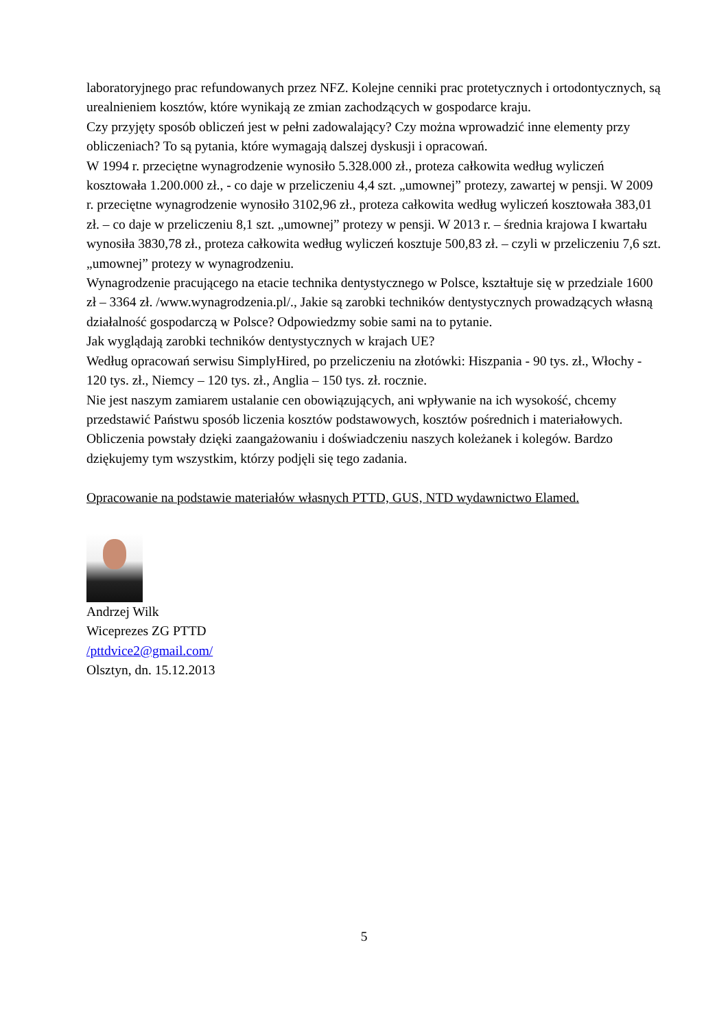laboratoryjnego prac refundowanych przez NFZ. Kolejne cenniki prac protetycznych i ortodontycznych, są urealnieniem kosztów, które wynikają ze zmian zachodzących w gospodarce kraju.
Czy przyjęty sposób obliczeń jest w pełni zadowalający? Czy można wprowadzić inne elementy przy obliczeniach? To są pytania, które wymagają dalszej dyskusji i opracowań.
W 1994 r. przeciętne wynagrodzenie wynosiło 5.328.000 zł., proteza całkowita według wyliczeń kosztowała 1.200.000 zł., - co daje w przeliczeniu 4,4 szt. „umownej” protezy, zawartej w pensji. W 2009 r. przeciętne wynagrodzenie wynosiło 3102,96 zł., proteza całkowita według wyliczeń kosztowała 383,01 zł. – co daje w przeliczeniu 8,1 szt. „umownej” protezy w pensji. W 2013 r. – średnia krajowa I kwartału wynosiła 3830,78 zł., proteza całkowita według wyliczeń kosztuje 500,83 zł. – czyli w przeliczeniu 7,6 szt. „umownej” protezy w wynagrodzeniu.
Wynagrodzenie pracującego na etacie technika dentystycznego w Polsce, kształtuje się w przedziale 1600 zł – 3364 zł. /www.wynagrodzenia.pl/., Jakie są zarobki techników dentystycznych prowadzących własną działalność gospodarczą w Polsce? Odpowiedzmy sobie sami na to pytanie.
Jak wyglądają zarobki techników dentystycznych w krajach UE?
Według opracowań serwisu SimplyHired, po przeliczeniu na złotówki: Hiszpania - 90 tys. zł., Włochy - 120 tys. zł., Niemcy – 120 tys. zł., Anglia – 150 tys. zł. rocznie.
Nie jest naszym zamiarem ustalanie cen obowiązujących, ani wpływanie na ich wysokość, chcemy przedstawić Państwu sposób liczenia kosztów podstawowych, kosztów pośrednich i materiałowych.
Obliczenia powstały dzięki zaangażowaniu i doświadczeniu naszych koleżanek i kolegów. Bardzo dziękujemy tym wszystkim, którzy podjęli się tego zadania.
Opracowanie na podstawie materiałów własnych PTTD, GUS, NTD wydawnictwo Elamed.
Andrzej Wilk
Wiceprezes ZG PTTD
/pttdvice2@gmail.com/
Olsztyn, dn. 15.12.2013
5